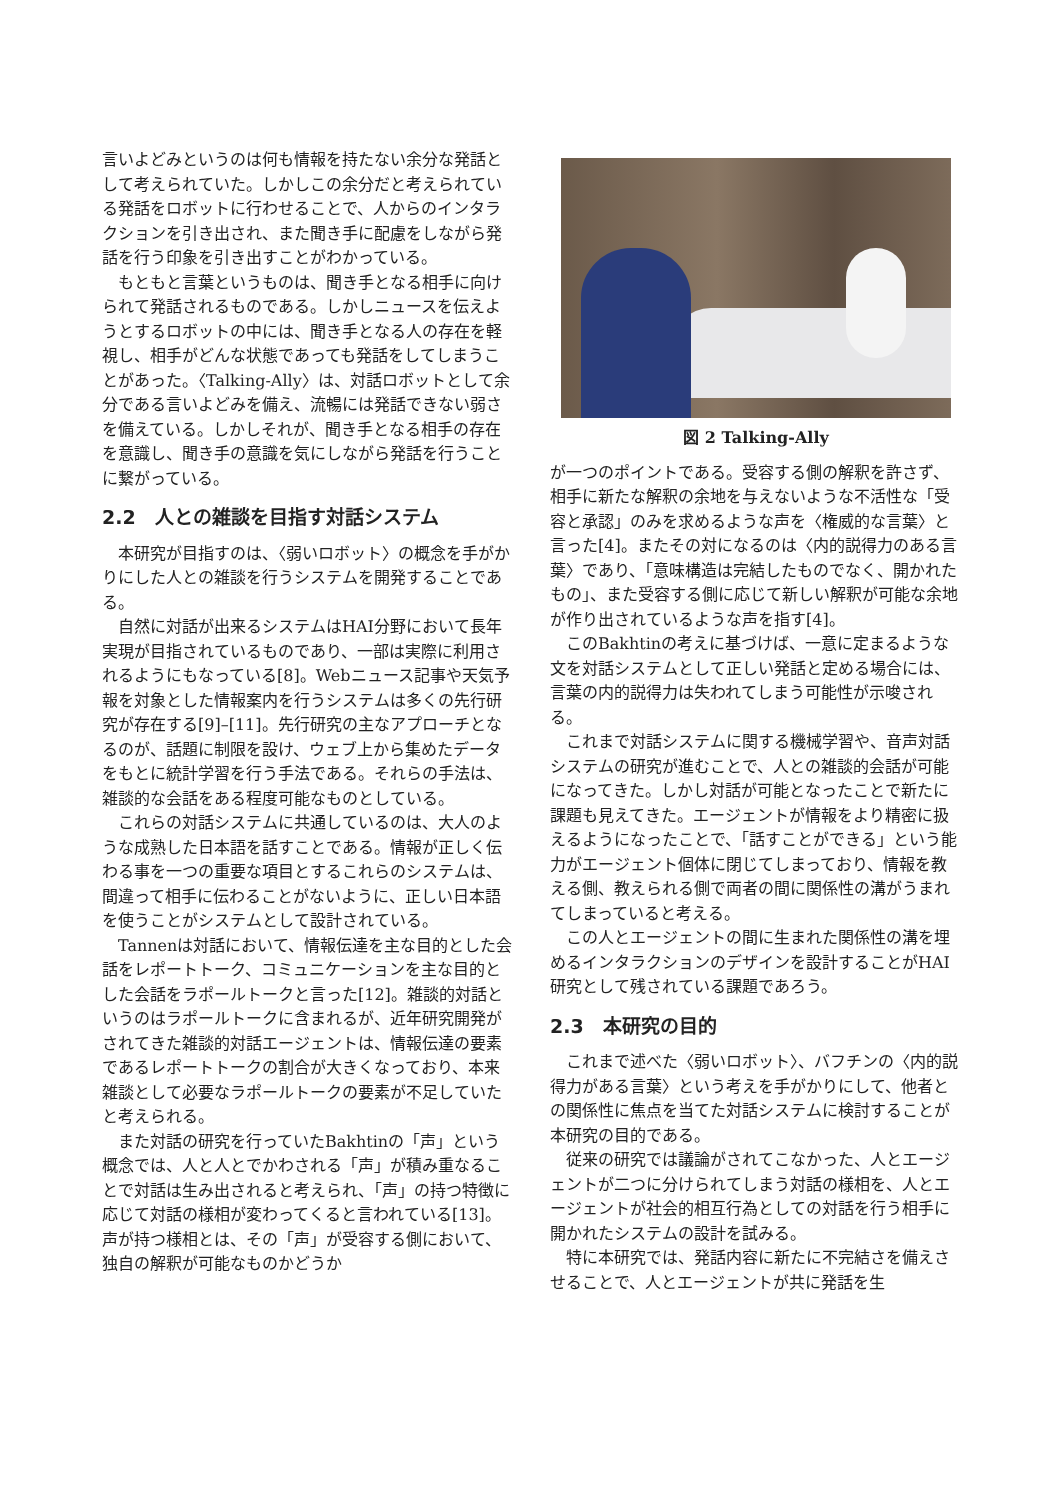言いよどみというのは何も情報を持たない余分な発話として考えられていた。しかしこの余分だと考えられている発話をロボットに行わせることで、人からのインタラクションを引き出され、また聞き手に配慮をしながら発話を行う印象を引き出すことがわかっている。
もともと言葉というものは、聞き手となる相手に向けられて発話されるものである。しかしニュースを伝えようとするロボットの中には、聞き手となる人の存在を軽視し、相手がどんな状態であっても発話をしてしまうことがあった。〈Talking-Ally〉は、対話ロボットとして余分である言いよどみを備え、流暢には発話できない弱さを備えている。しかしそれが、聞き手となる相手の存在を意識し、聞き手の意識を気にしながら発話を行うことに繋がっている。
2.2　人との雑談を目指す対話システム
本研究が目指すのは、〈弱いロボット〉の概念を手がかりにした人との雑談を行うシステムを開発することである。
自然に対話が出来るシステムはHAI分野において長年実現が目指されているものであり、一部は実際に利用されるようにもなっている[8]。Webニュース記事や天気予報を対象とした情報案内を行うシステムは多くの先行研究が存在する[9]–[11]。先行研究の主なアプローチとなるのが、話題に制限を設け、ウェブ上から集めたデータをもとに統計学習を行う手法である。それらの手法は、雑談的な会話をある程度可能なものとしている。
これらの対話システムに共通しているのは、大人のような成熟した日本語を話すことである。情報が正しく伝わる事を一つの重要な項目とするこれらのシステムは、間違って相手に伝わることがないように、正しい日本語を使うことがシステムとして設計されている。
Tannenは対話において、情報伝達を主な目的とした会話をレポートトーク、コミュニケーションを主な目的とした会話をラポールトークと言った[12]。雑談的対話というのはラポールトークに含まれるが、近年研究開発がされてきた雑談的対話エージェントは、情報伝達の要素であるレポートトークの割合が大きくなっており、本来雑談として必要なラポールトークの要素が不足していたと考えられる。
また対話の研究を行っていたBakhtinの「声」という概念では、人と人とでかわされる「声」が積み重なることで対話は生み出されると考えられ、「声」の持つ特徴に応じて対話の様相が変わってくると言われている[13]。声が持つ様相とは、その「声」が受容する側において、独自の解釈が可能なものかどうか
図 2 Talking-Ally
が一つのポイントである。受容する側の解釈を許さず、相手に新たな解釈の余地を与えないような不活性な「受容と承認」のみを求めるような声を〈権威的な言葉〉と言った[4]。またその対になるのは〈内的説得力のある言葉〉であり、「意味構造は完結したものでなく、開かれたもの」、また受容する側に応じて新しい解釈が可能な余地が作り出されているような声を指す[4]。
このBakhtinの考えに基づけば、一意に定まるような文を対話システムとして正しい発話と定める場合には、言葉の内的説得力は失われてしまう可能性が示唆される。
これまで対話システムに関する機械学習や、音声対話システムの研究が進むことで、人との雑談的会話が可能になってきた。しかし対話が可能となったことで新たに課題も見えてきた。エージェントが情報をより精密に扱えるようになったことで、「話すことができる」という能力がエージェント個体に閉じてしまっており、情報を教える側、教えられる側で両者の間に関係性の溝がうまれてしまっていると考える。
この人とエージェントの間に生まれた関係性の溝を埋めるインタラクションのデザインを設計することがHAI研究として残されている課題であろう。
2.3　本研究の目的
これまで述べた〈弱いロボット〉、バフチンの〈内的説得力がある言葉〉という考えを手がかりにして、他者との関係性に焦点を当てた対話システムに検討することが本研究の目的である。
従来の研究では議論がされてこなかった、人とエージェントが二つに分けられてしまう対話の様相を、人とエージェントが社会的相互行為としての対話を行う相手に開かれたシステムの設計を試みる。
特に本研究では、発話内容に新たに不完結さを備えさせることで、人とエージェントが共に発話を生